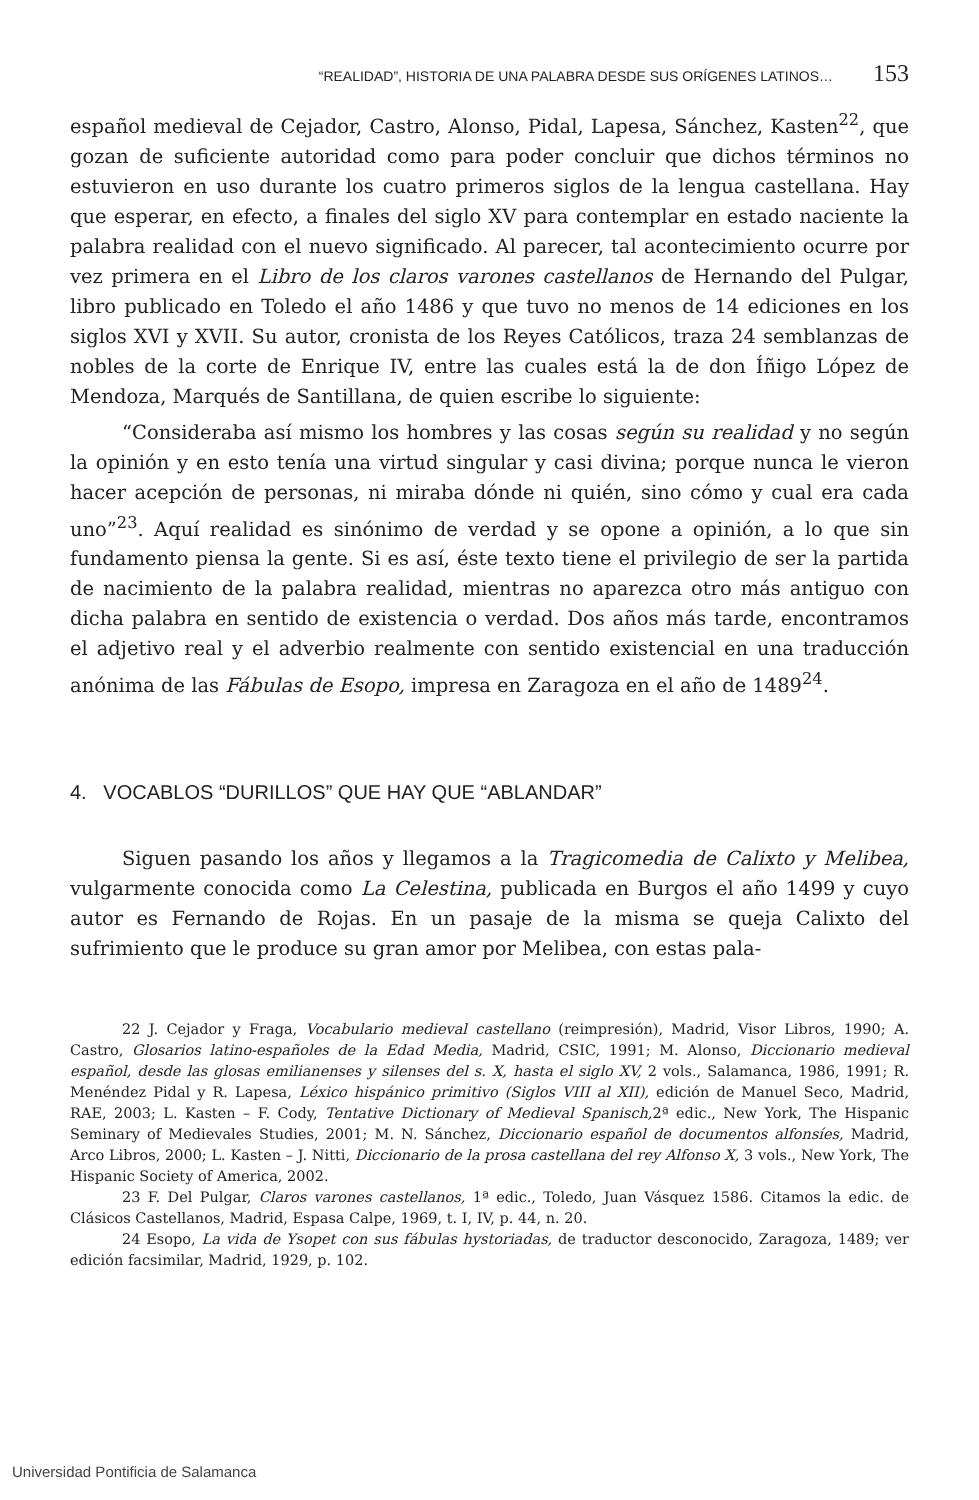“REALIDAD”, HISTORIA DE UNA PALABRA DESDE SUS ORÍGENES LATINOS… 153
español medieval de Cejador, Castro, Alonso, Pidal, Lapesa, Sánchez, Kasten<sup>22</sup>, que gozan de suficiente autoridad como para poder concluir que dichos términos no estuvieron en uso durante los cuatro primeros siglos de la lengua castellana. Hay que esperar, en efecto, a finales del siglo XV para contemplar en estado naciente la palabra realidad con el nuevo significado. Al parecer, tal aconteci­miento ocurre por vez primera en el Libro de los claros varones castellanos de Hernando del Pulgar, libro publicado en Toledo el año 1486 y que tuvo no menos de 14 ediciones en los siglos XVI y XVII. Su autor, cronista de los Reyes Católicos, traza 24 semblanzas de nobles de la corte de Enrique IV, entre las cua­les está la de don Íñigo López de Mendoza, Marqués de Santillana, de quien escribe lo siguiente:
“Consideraba así mismo los hombres y las cosas según su realidad y no según la opinión y en esto tenía una virtud singular y casi divina; porque nunca le vieron hacer acepción de personas, ni miraba dónde ni quién, sino cómo y cual era cada uno”<sup>23</sup>. Aquí realidad es sinónimo de verdad y se opone a opinión, a lo que sin fundamento piensa la gente. Si es así, éste texto tiene el privilegio de ser la partida de nacimiento de la palabra realidad, mientras no aparezca otro más antiguo con dicha palabra en sentido de existencia o verdad. Dos años más tarde, encontramos el adjetivo real y el adverbio realmente con sentido existen­cial en una traducción anónima de las Fábulas de Esopo, impresa en Zaragoza en el año de 1489<sup>24</sup>.
4. VOCABLOS “DURILLOS” QUE HAY QUE “ABLANDAR”
Siguen pasando los años y llegamos a la Tragicomedia de Calixto y Meli­bea, vulgarmente conocida como La Celestina, publicada en Burgos el año 1499 y cuyo autor es Fernando de Rojas. En un pasaje de la misma se queja Calixto del sufrimiento que le produce su gran amor por Melibea, con estas pala-
22 J. Cejador y Fraga, Vocabulario medieval castellano (reimpresión), Madrid, Visor Libros, 1990; A. Castro, Glosarios latino-españoles de la Edad Media, Madrid, CSIC, 1991; M. Alonso, Diccionario medieval español, desde las glosas emilianenses y silenses del s. X, hasta el siglo XV, 2 vols., Salamanca, 1986, 1991; R. Menéndez Pidal y R. Lapesa, Léxico hispánico primitivo (Siglos VIII al XII), edición de Manuel Seco, Madrid, RAE, 2003; L. Kasten – F. Cody, Tentative Dictionary of Medieval Spanisch, 2ª edic., New York, The Hispanic Seminary of Medievales Stu­dies, 2001; M. N. Sánchez, Diccionario español de documentos alfonsíes, Madrid, Arco Libros, 2000; L. Kasten – J. Nitti, Diccionario de la prosa castellana del rey Alfonso X, 3 vols., New York, The Hispanic Society of America, 2002.
23 F. Del Pulgar, Claros varones castellanos, 1ª edic., Toledo, Juan Vásquez 1586. Citamos la edic. de Clásicos Castellanos, Madrid, Espasa Calpe, 1969, t. I, IV, p. 44, n. 20.
24 Esopo, La vida de Ysopet con sus fábulas hystoriadas, de traductor desconocido, Zara­goza, 1489; ver edición facsimilar, Madrid, 1929, p. 102.
Universidad Pontificia de Salamanca